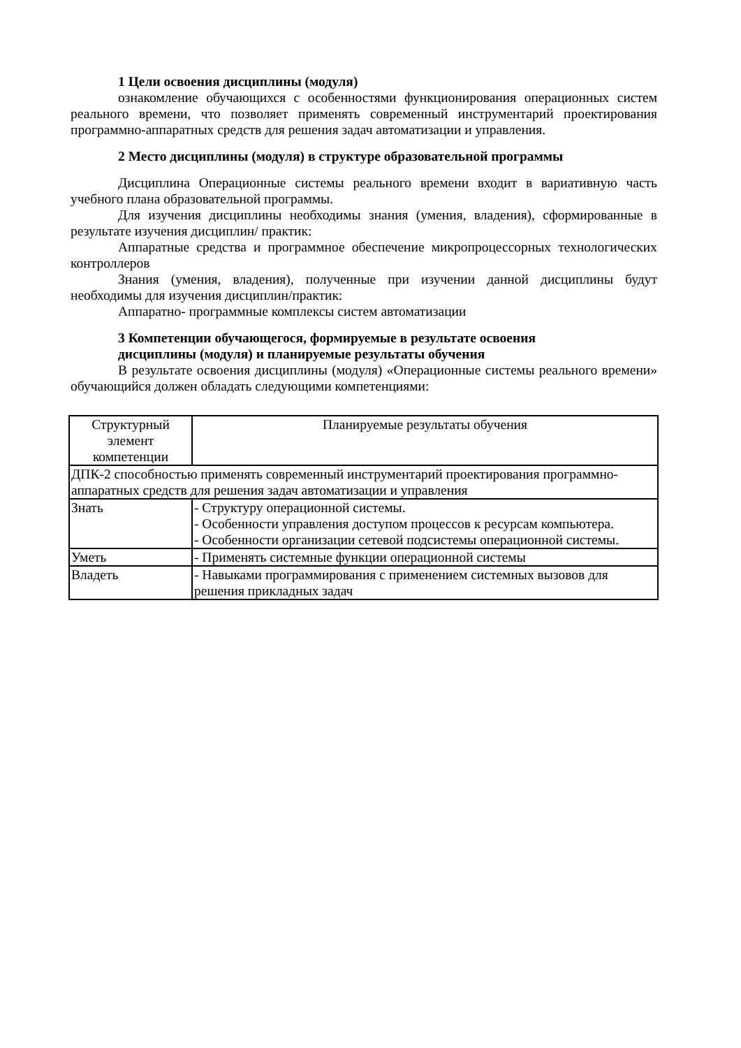1 Цели освоения дисциплины (модуля)
ознакомление обучающихся с особенностями функционирования операционных систем реального времени, что позволяет применять современный инструментарий проектирования программно-аппаратных средств для решения задач автоматизации и управления.
2 Место дисциплины (модуля) в структуре образовательной программы
Дисциплина Операционные системы реального времени входит в вариативную часть учебного плана образовательной программы.
Для изучения дисциплины необходимы знания (умения, владения), сформированные в результате изучения дисциплин/ практик:
Аппаратные средства и программное обеспечение микропроцессорных технологических контроллеров
Знания (умения, владения), полученные при изучении данной дисциплины будут необходимы для изучения дисциплин/практик:
Аппаратно- программные комплексы систем автоматизации
3 Компетенции обучающегося, формируемые в результате освоения
дисциплины (модуля) и планируемые результаты обучения
В результате освоения дисциплины (модуля) «Операционные системы реального времени» обучающийся должен обладать следующими компетенциями:
| Структурный элемент компетенции | Планируемые результаты обучения |
| ДПК-2 способностью применять современный инструментарий проектирования программно-аппаратных средств для решения задач автоматизации и управления | |
| Знать | - Структуру операционной системы. - Особенности управления доступом процессов к ресурсам компьютера. - Особенности организации сетевой подсистемы операционной системы. |
| Уметь | - Применять системные функции операционной системы |
| Владеть | - Навыками программирования с применением системных вызовов для решения прикладных задач |